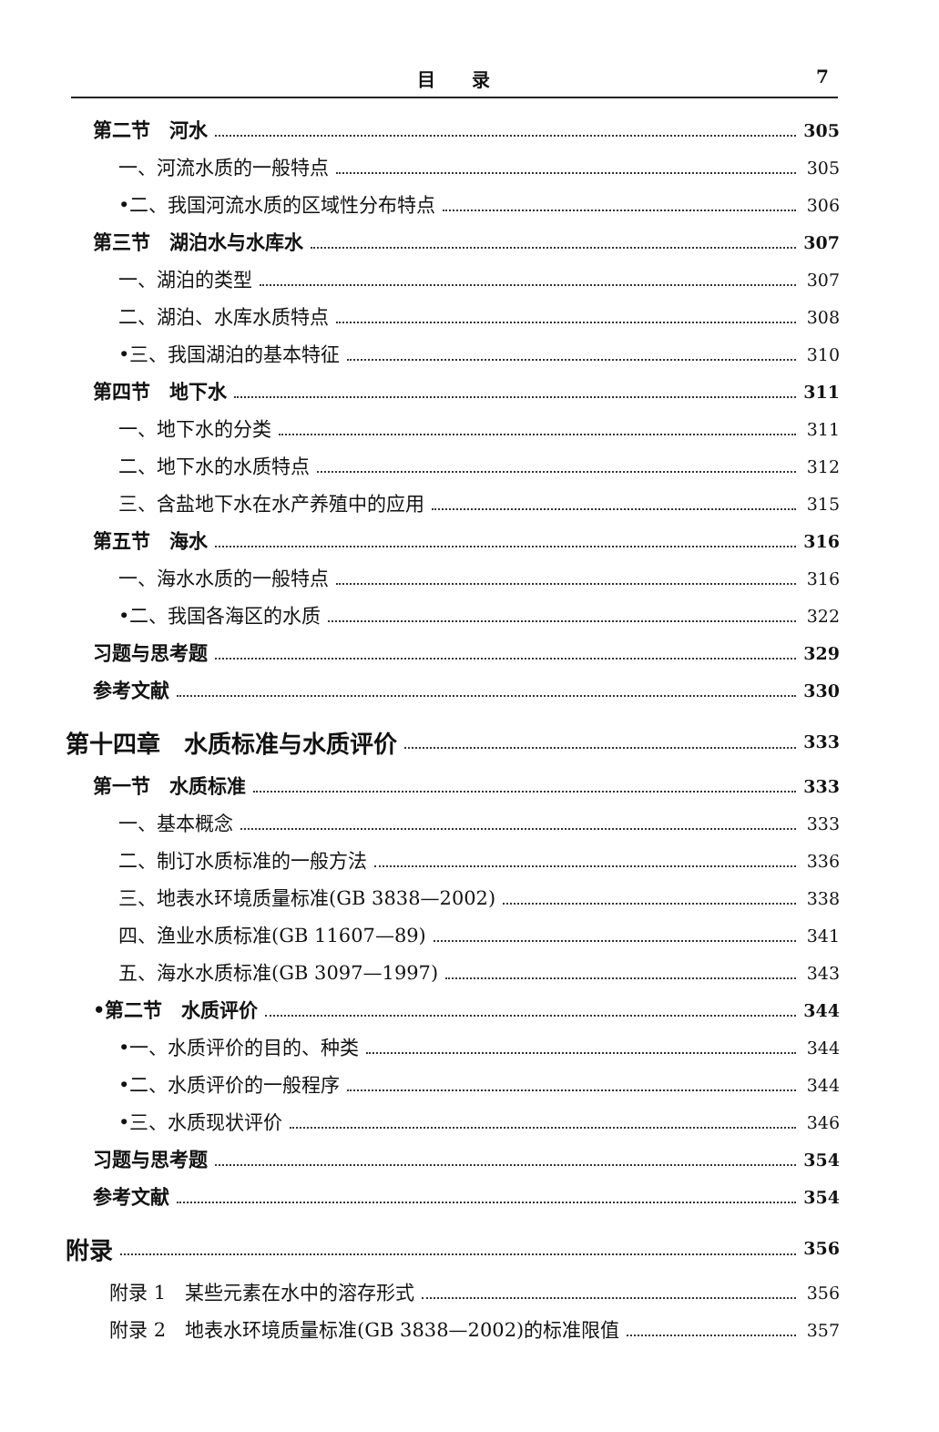目录 7
第二节　河水 305
一、河流水质的一般特点 305
•二、我国河流水质的区域性分布特点 306
第三节　湖泊水与水库水 307
一、湖泊的类型 307
二、湖泊、水库水质特点 308
•三、我国湖泊的基本特征 310
第四节　地下水 311
一、地下水的分类 311
二、地下水的水质特点 312
三、含盐地下水在水产养殖中的应用 315
第五节　海水 316
一、海水水质的一般特点 316
•二、我国各海区的水质 322
习题与思考题 329
参考文献 330
第十四章　水质标准与水质评价 333
第一节　水质标准 333
一、基本概念 333
二、制订水质标准的一般方法 336
三、地表水环境质量标准(GB 3838—2002) 338
四、渔业水质标准(GB 11607—89) 341
五、海水水质标准(GB 3097—1997) 343
•第二节　水质评价 344
•一、水质评价的目的、种类 344
•二、水质评价的一般程序 344
•三、水质现状评价 346
习题与思考题 354
参考文献 354
附录 356
附录 1　某些元素在水中的溶存形式 356
附录 2　地表水环境质量标准(GB 3838—2002)的标准限值 357